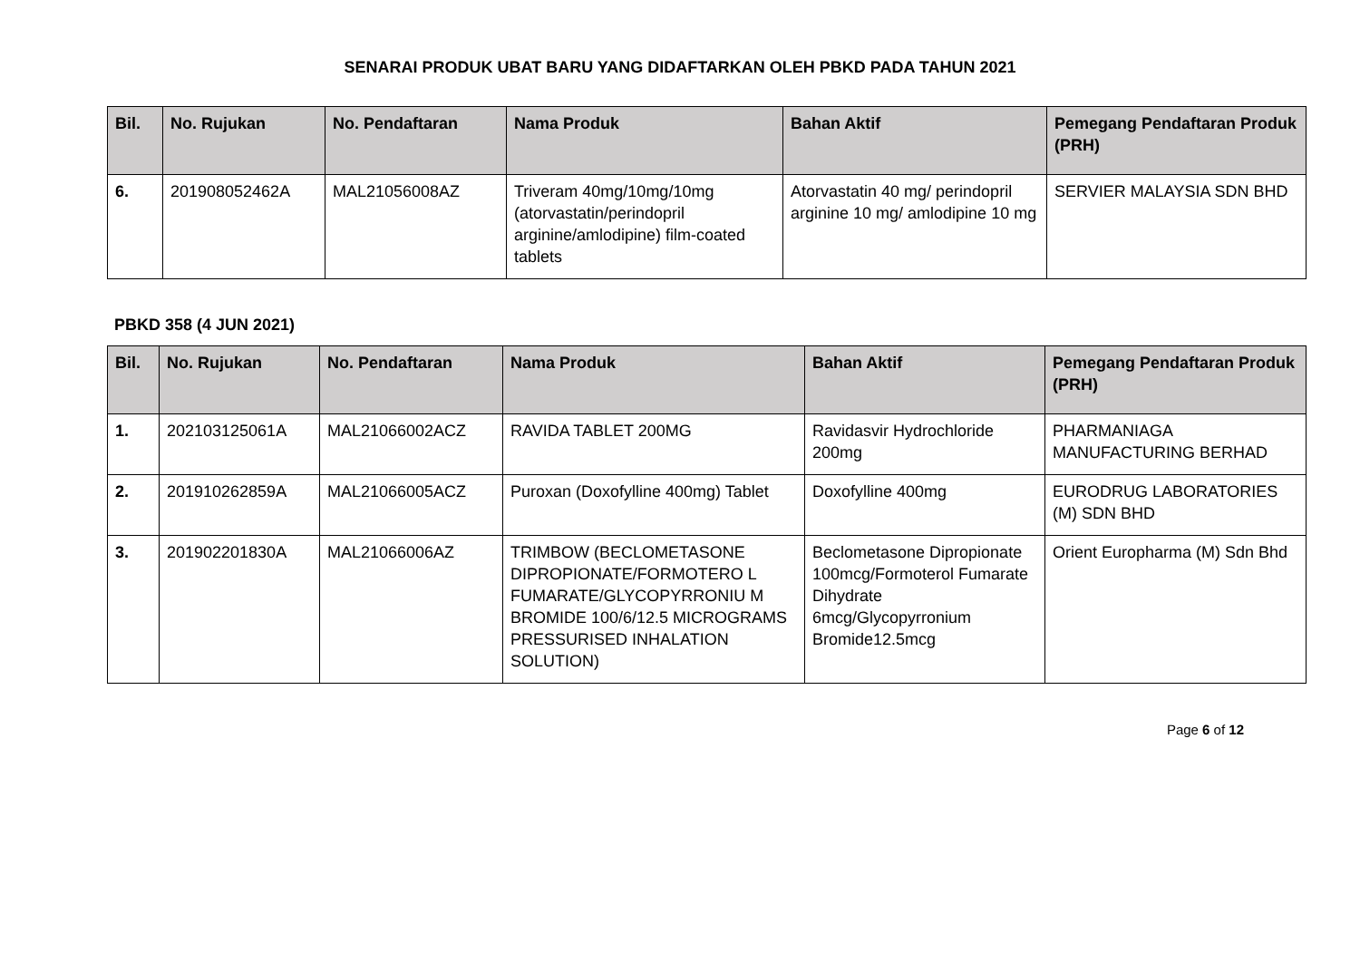SENARAI PRODUK UBAT BARU YANG DIDAFTARKAN OLEH PBKD PADA TAHUN 2021
| Bil. | No. Rujukan | No. Pendaftaran | Nama Produk | Bahan Aktif | Pemegang Pendaftaran Produk (PRH) |
| --- | --- | --- | --- | --- | --- |
| 6. | 201908052462A | MAL21056008AZ | Triveram 40mg/10mg/10mg (atorvastatin/perindopril arginine/amlodipine) film-coated tablets | Atorvastatin 40 mg/ perindopril arginine 10 mg/ amlodipine 10 mg | SERVIER MALAYSIA SDN BHD |
PBKD 358 (4 JUN 2021)
| Bil. | No. Rujukan | No. Pendaftaran | Nama Produk | Bahan Aktif | Pemegang Pendaftaran Produk (PRH) |
| --- | --- | --- | --- | --- | --- |
| 1. | 202103125061A | MAL21066002ACZ | RAVIDA TABLET 200MG | Ravidasvir Hydrochloride 200mg | PHARMANIAGA MANUFACTURING BERHAD |
| 2. | 201910262859A | MAL21066005ACZ | Puroxan (Doxofylline 400mg) Tablet | Doxofylline 400mg | EURODRUG LABORATORIES (M) SDN BHD |
| 3. | 201902201830A | MAL21066006AZ | TRIMBOW (BECLOMETASONE DIPROPIONATE/FORMOTERO L FUMARATE/GLYCOPYRRONIU M BROMIDE 100/6/12.5 MICROGRAMS PRESSURISED INHALATION SOLUTION) | Beclometasone Dipropionate 100mcg/Formoterol Fumarate Dihydrate 6mcg/Glycopyrronium Bromide12.5mcg | Orient Europharma (M) Sdn Bhd |
Page 6 of 12